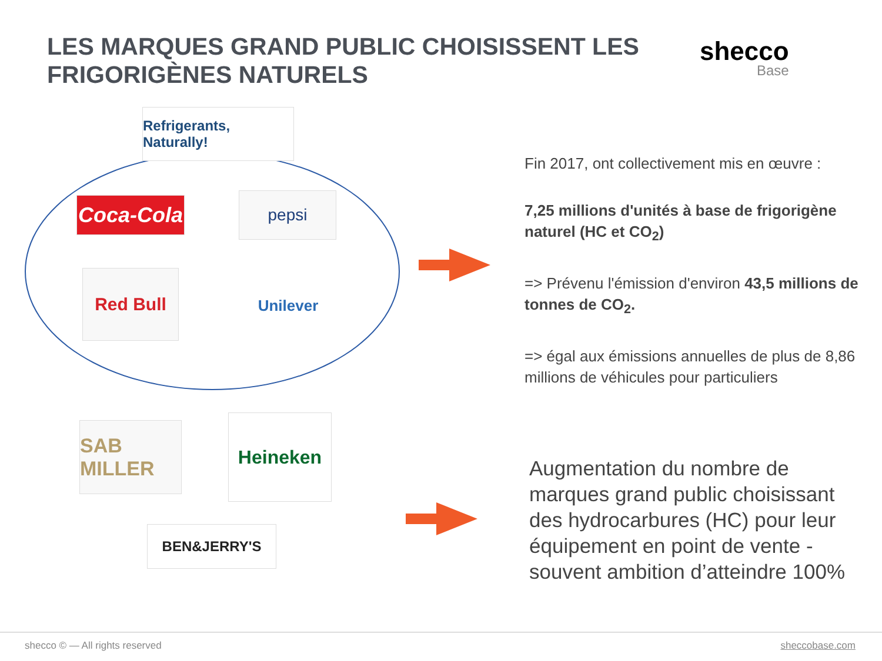LES MARQUES GRAND PUBLIC CHOISISSENT LES FRIGORIGÈNES NATURELS
shecco
Base
Refrigerants, Naturally!
Coca-Cola
pepsi
Red Bull Unilever
SAB MILLER
Heineken
BEN&JERRY'S
Fin 2017, ont collectivement mis en œuvre :
7,25 millions d'unités à base de frigorigène naturel (HC et CO<sub>2</sub>)
=> Prévenu l'émission d'environ 43,5 millions de tonnes de CO<sub>2</sub>.
=> égal aux émissions annuelles de plus de 8,86 millions de véhicules pour particuliers
Augmentation du nombre de marques grand public choisissant des hydrocarbures (HC) pour leur équipement en point de vente - souvent ambition d’atteindre 100%
shecco © — All rights reserved sheccobase.com